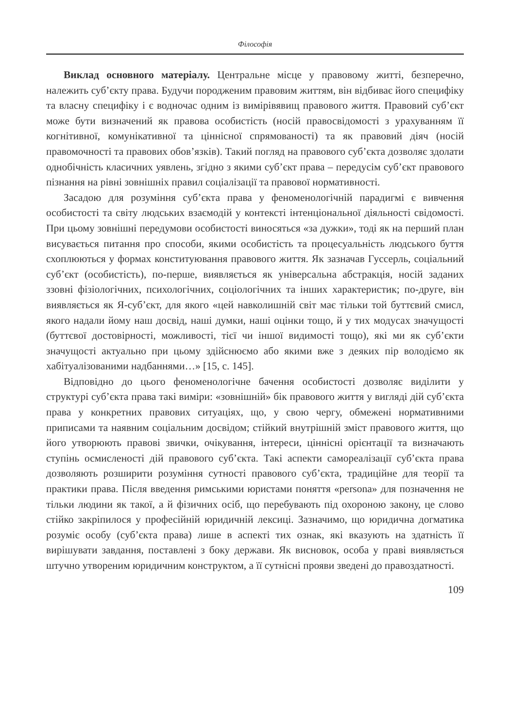Філософія
Виклад основного матеріалу. Центральне місце у правовому житті, безперечно, належить суб’єкту права. Будучи породженим правовим життям, він відбиває його специфіку та власну специфіку і є водночас одним із вимірів­явищ правового життя. Правовий суб’єкт може бути визначений як правова особистість (носій правосвідомості з урахуванням її когнітивної, комунікативної та ціннісної спрямованості) та як правовий діяч (носій правомочності та правових обов’язків). Такий погляд на правового суб’єкта дозволяє здолати однобічність класичних уявлень, згідно з якими суб’єкт права – передусім суб’єкт правового пізнання на рівні зовнішніх правил соціалізації та правової нормативності.
Засадою для розуміння суб’єкта права у феноменологічній парадигмі є вивчення особистості та світу людських взаємодій у контексті інтенціональної діяльності свідомості. При цьому зовнішні передумови особистості виносяться «за дужки», тоді як на перший план висувається питання про способи, якими особистість та процесуальність людського буття схоплюються у формах конституювання правового життя. Як зазначав Гуссерль, соціальний суб’єкт (особистість), по-перше, виявляється як універсальна абстракція, носій заданих ззовні фізіологічних, психологічних, соціологічних та інших характеристик; по-друге, він виявляється як Я-суб’єкт, для якого «цей навколишній світ має тільки той буттєвий смисл, якого надали йому наш досвід, наші думки, наші оцінки тощо, й у тих модусах значущості (буттєвої достовірності, можливості, тієї чи іншої видимості тощо), які ми як суб’єкти значущості актуально при цьому здійснюємо або якими вже з деяких пір володіємо як хабітуалізованими надбаннями…» [15, с. 145].
Відповідно до цього феноменологічне бачення особистості дозволяє виділити у структурі суб’єкта права такі виміри: «зовнішній» бік правового життя у вигляді дій суб’єкта права у конкретних правових ситуаціях, що, у свою чергу, обмежені нормативними приписами та наявним соціальним досвідом; стійкий внутрішній зміст правового життя, що його утворюють правові звички, очікування, інтереси, ціннісні орієнтації та визначають ступінь осмисленості дій правового суб’єкта. Такі аспекти самореалізації суб’єкта права дозволяють розширити розуміння сутності правового суб’єкта, традиційне для теорії та практики права. Після введення римськими юристами поняття «persona» для позначення не тільки людини як такої, а й фізичних осіб, що перебувають під охороною закону, це слово стійко закріпилося у професійній юридичній лексиці. Зазначимо, що юридична догматика розуміє особу (суб’єкта права) лише в аспекті тих ознак, які вказують на здатність її вирішувати завдання, поставлені з боку держави. Як висновок, особа у праві виявляється штучно утвореним юридичним конструктом, а її сутнісні прояви зведені до правоздатності.
109